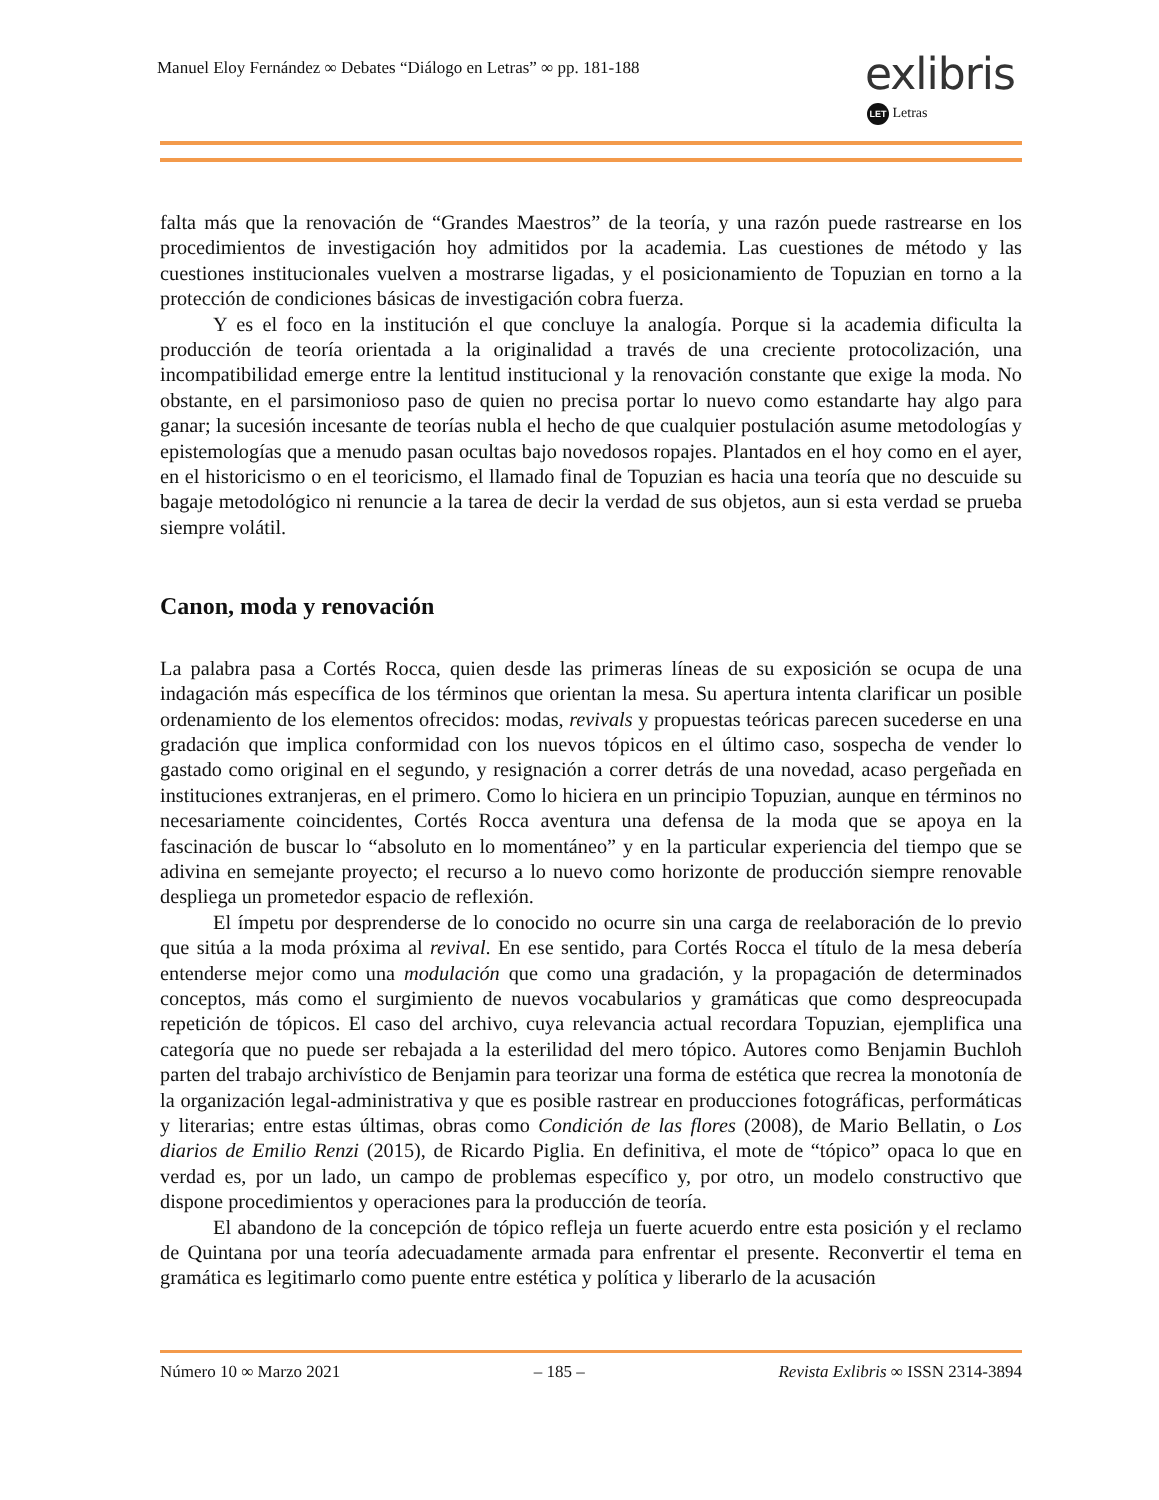Manuel Eloy Fernández ∞ Debates “Diálogo en Letras” ∞ pp. 181-188
exlibris
LET Letras
falta más que la renovación de “Grandes Maestros” de la teoría, y una razón puede rastrearse en los procedimientos de investigación hoy admitidos por la academia. Las cuestiones de método y las cuestiones institucionales vuelven a mostrarse ligadas, y el posicionamiento de Topuzian en torno a la protección de condiciones básicas de investigación cobra fuerza.
Y es el foco en la institución el que concluye la analogía. Porque si la academia dificulta la producción de teoría orientada a la originalidad a través de una creciente protocolización, una incompatibilidad emerge entre la lentitud institucional y la renovación constante que exige la moda. No obstante, en el parsimonioso paso de quien no precisa portar lo nuevo como estandarte hay algo para ganar; la sucesión incesante de teorías nubla el hecho de que cualquier postulación asume metodologías y epistemologías que a menudo pasan ocultas bajo novedosos ropajes. Plantados en el hoy como en el ayer, en el historicismo o en el teoricismo, el llamado final de Topuzian es hacia una teoría que no descuide su bagaje metodológico ni renuncie a la tarea de decir la verdad de sus objetos, aun si esta verdad se prueba siempre volátil.
Canon, moda y renovación
La palabra pasa a Cortés Rocca, quien desde las primeras líneas de su exposición se ocupa de una indagación más específica de los términos que orientan la mesa. Su apertura intenta clarificar un posible ordenamiento de los elementos ofrecidos: modas, revivals y propuestas teóricas parecen sucederse en una gradación que implica conformidad con los nuevos tópicos en el último caso, sospecha de vender lo gastado como original en el segundo, y resignación a correr detrás de una novedad, acaso pergeñada en instituciones extranjeras, en el primero. Como lo hiciera en un principio Topuzian, aunque en términos no necesariamente coincidentes, Cortés Rocca aventura una defensa de la moda que se apoya en la fascinación de buscar lo “absoluto en lo momentáneo” y en la particular experiencia del tiempo que se adivina en semejante proyecto; el recurso a lo nuevo como horizonte de producción siempre renovable despliega un prometedor espacio de reflexión.
El ímpetu por desprenderse de lo conocido no ocurre sin una carga de reelaboración de lo previo que sitúa a la moda próxima al revival. En ese sentido, para Cortés Rocca el título de la mesa debería entenderse mejor como una modulación que como una gradación, y la propagación de determinados conceptos, más como el surgimiento de nuevos vocabularios y gramáticas que como despreocupada repetición de tópicos. El caso del archivo, cuya relevancia actual recordara Topuzian, ejemplifica una categoría que no puede ser rebajada a la esterilidad del mero tópico. Autores como Benjamin Buchloh parten del trabajo archivístico de Benjamin para teorizar una forma de estética que recrea la monotonía de la organización legal-administrativa y que es posible rastrear en producciones fotográficas, performáticas y literarias; entre estas últimas, obras como Condición de las flores (2008), de Mario Bellatin, o Los diarios de Emilio Renzi (2015), de Ricardo Piglia. En definitiva, el mote de “tópico” opaca lo que en verdad es, por un lado, un campo de problemas específico y, por otro, un modelo constructivo que dispone procedimientos y operaciones para la producción de teoría.
El abandono de la concepción de tópico refleja un fuerte acuerdo entre esta posición y el reclamo de Quintana por una teoría adecuadamente armada para enfrentar el presente. Reconvertir el tema en gramática es legitimarlo como puente entre estética y política y liberarlo de la acusación
Número 10 ∞ Marzo 2021 – 185 – Revista Exlibris ∞ ISSN 2314-3894